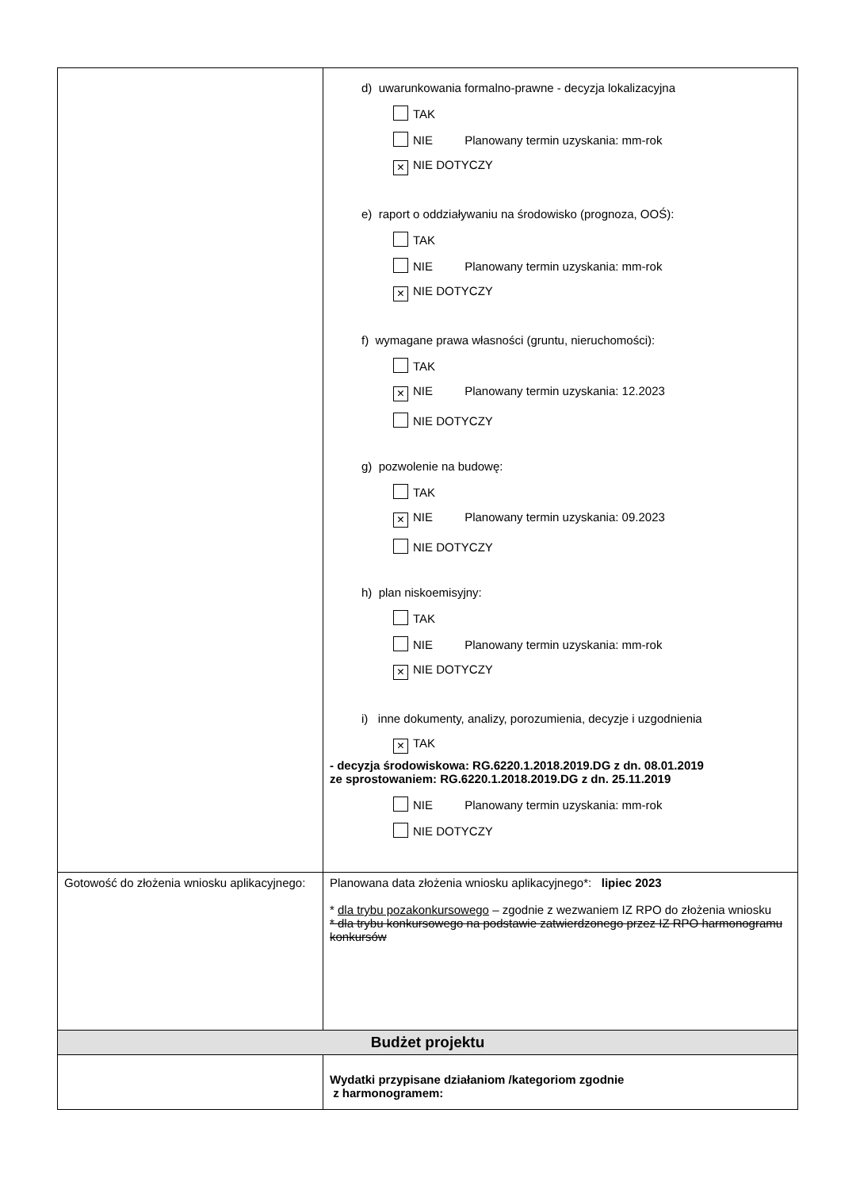| | d) uwarunkowania formalno-prawne - decyzja lokalizacyjna TAK NIE Planowany termin uzyskania: mm-rok × NIE DOTYCZY e) raport o oddziaływaniu na środowisko (prognoza, OOŚ): TAK NIE Planowany termin uzyskania: mm-rok × NIE DOTYCZY f) wymagane prawa własności (gruntu, nieruchomości): TAK × NIE Planowany termin uzyskania: 12.2023 NIE DOTYCZY g) pozwolenie na budowę: TAK × NIE Planowany termin uzyskania: 09.2023 NIE DOTYCZY h) plan niskoemisyjny: TAK NIE Planowany termin uzyskania: mm-rok × NIE DOTYCZY i) inne dokumenty, analizy, porozumienia, decyzje i uzgodnienia × TAK - decyzja środowiskowa: RG.6220.1.2018.2019.DG z dn. 08.01.2019 ze sprostowaniem: RG.6220.1.2018.2019.DG z dn. 25.11.2019 NIE Planowany termin uzyskania: mm-rok NIE DOTYCZY |
| Gotowość do złożenia wniosku aplikacyjnego: | Planowana data złożenia wniosku aplikacyjnego*: lipiec 2023 * dla trybu pozakonkursowego – zgodnie z wezwaniem IZ RPO do złożenia wniosku * dla trybu konkursowego na podstawie zatwierdzonego przez IZ RPO harmonogramu konkursów |
| Budżet projektu | |
| | Wydatki przypisane działaniom /kategoriom zgodnie z harmonogramem: |